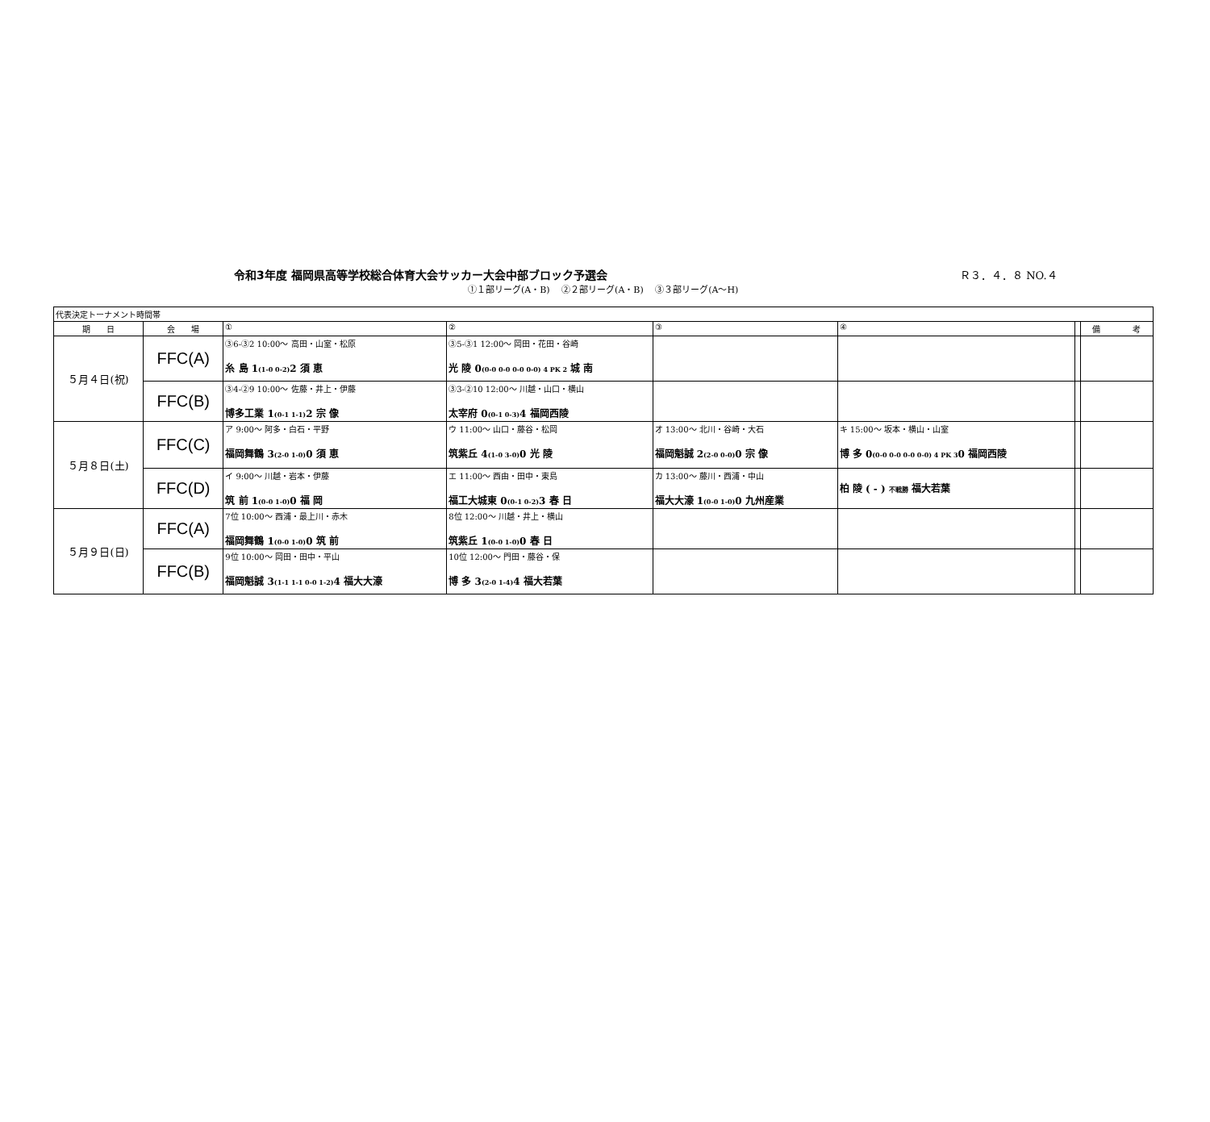令和3年度 福岡県高等学校総合体育大会サッカー大会中部ブロック予選会 Ｒ３．４．８ NO.４
①１部リーグ(A・B)　 ②２部リーグ(A・B)　 ③３部リーグ(A～H)
| 代表決定トーナメント時間帯 | | | | | | | |
| 期 日 | 会 場 | ① | ② | ③ | ④ | | 備 考 |
| ５月４日(祝) | FFC(A) | ③6-③2 10:00～ 高田・山室・松原 糸 島 1 (1-0 0-2) 2 須 恵 | ③5-③1 12:00～ 岡田・花田・谷崎 光 陵 0 (0-0 0-0 0-0 0-0) 4 PK 2 城 南 | | | | |
| | FFC(B) | ③4-②9 10:00～ 佐藤・井上・伊藤 博多工業 1 (0-1 1-1) 2 宗 像 | ③3-②10 12:00～ 川越・山口・横山 太宰府 0 (0-1 0-3) 4 福岡西陵 | | | | |
| ５月８日(土) | FFC(C) | ア 9:00～ 阿多・白石・平野 福岡舞鶴 3 (2-0 1-0) 0 須 恵 | ウ 11:00～ 山口・藤谷・松岡 筑紫丘 4 (1-0 3-0) 0 光 陵 | オ 13:00～ 北川・谷崎・大石 福岡魁誠 2 (2-0 0-0) 0 宗 像 | キ 15:00～ 坂本・横山・山室 博 多 0 (0-0 0-0 0-0 0-0) 4 PK 3 0 福岡西陵 | | |
| | FFC(D) | イ 9:00～ 川越・岩本・伊藤 筑 前 1 (0-0 1-0) 0 福 岡 | エ 11:00～ 西由・田中・東島 福工大城東 0 (0-1 0-2) 3 春 日 | カ 13:00～ 藤川・西浦・中山 福大大濠 1 (0-0 1-0) 0 九州産業 | 柏 陵 ( - ) 不戦勝 福大若葉 | | |
| ５月９日(日) | FFC(A) | 7位 10:00～ 西浦・最上川・赤木 福岡舞鶴 1 (0-0 1-0) 0 筑 前 | 8位 12:00～ 川越・井上・横山 筑紫丘 1 (0-0 1-0) 0 春 日 | | | | |
| | FFC(B) | 9位 10:00～ 岡田・田中・平山 福岡魁誠 3 (1-1 1-1 0-0 1-2) 4 福大大濠 | 10位 12:00～ 門田・藤谷・保 博 多 3 (2-0 1-4) 4 福大若葉 | | | | |